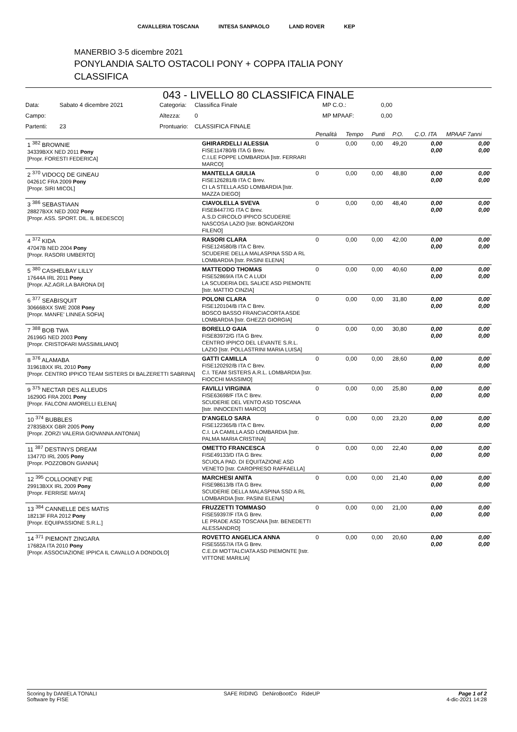CAVALLERIA TOSCANA INTESA SANPAOLO LAND ROVER KEP
MANERBIO 3-5 dicembre 2021
PONYLANDIA SALTO OSTACOLI PONY + COPPA ITALIA PONY
CLASSIFICA
043 - LIVELLO 80 CLASSIFICA FINALE
Data: Sabato 4 dicembre 2021 Categoria: Classifica Finale MP C.O.: 0,00 Campo: Altezza: 0 MP MPAAF: 0,00 Partenti: 23 Prontuario: CLASSIFICA FINALE
| | | Penalità | Tempo | Punti | P.O. | C.O. ITA | MPAAF 7anni |
| 1 <sup>382</sup> BROWNIE 34339BXX NED 2011 Pony [Propr. FORESTI FEDERICA] | GHIRARDELLI ALESSIA FISE114780/B ITA G Brev. C.I.LE FOPPE LOMBARDIA [Istr. FERRARI MARCO] | 0 | 0,00 | 0,00 | 49,20 | 0,00 0,00 | 0,00 0,00 |
| 2 <sup>370</sup> VIDOCQ DE GINEAU 04261C FRA 2009 Pony [Propr. SIRI MICOL] | MANTELLA GIULIA FISE126281/B ITA C Brev. CI LA STELLA ASD LOMBARDIA [Istr. MAZZA DIEGO] | 0 | 0,00 | 0,00 | 48,80 | 0,00 0,00 | 0,00 0,00 |
| 3 <sup>386</sup> SEBASTIAAN 28827BXX NED 2002 Pony [Propr. ASS. SPORT. DIL. IL BEDESCO] | CIAVOLELLA SVEVA FISE84477/G ITA C Brev. A.S.D CIRCOLO IPPICO SCUDERIE NASCOSA LAZIO [Istr. BONGARZONI FILENO] | 0 | 0,00 | 0,00 | 48,40 | 0,00 0,00 | 0,00 0,00 |
| 4 <sup>372</sup> KIDA 47047B NED 2004 Pony [Propr. RASORI UMBERTO] | RASORI CLARA FISE124580/B ITA C Brev. SCUDERIE DELLA MALASPINA SSD A RL LOMBARDIA [Istr. PASINI ELENA] | 0 | 0,00 | 0,00 | 42,00 | 0,00 0,00 | 0,00 0,00 |
| 5 <sup>380</sup> CASHELBAY LILLY 17644A IRL 2011 Pony [Propr. AZ.AGR.LA BARONA DI] | MATTEODO THOMAS FISE52869/A ITA C A LUDI LA SCUDERIA DEL SALICE ASD PIEMONTE [Istr. MATTIO CINZIA] | 0 | 0,00 | 0,00 | 40,60 | 0,00 0,00 | 0,00 0,00 |
| 6 <sup>377</sup> SEABISQUIT 30666BXX SWE 2008 Pony [Propr. MANFE' LINNEA SOFIA] | POLONI CLARA FISE120104/B ITA C Brev. BOSCO BASSO FRANCIACORTA ASDE LOMBARDIA [Istr. GHEZZI GIORGIA] | 0 | 0,00 | 0,00 | 31,80 | 0,00 0,00 | 0,00 0,00 |
| 7 <sup>388</sup> BOB TWA 26196G NED 2003 Pony [Propr. CRISTOFARI MASSIMILIANO] | BORELLO GAIA FISE83972/G ITA G Brev. CENTRO IPPICO DEL LEVANTE S.R.L. LAZIO [Istr. POLLASTRINI MARIA LUISA] | 0 | 0,00 | 0,00 | 30,80 | 0,00 0,00 | 0,00 0,00 |
| 8 <sup>376</sup> ALAMABA 31961BXX IRL 2010 Pony [Propr. CENTRO IPPICO TEAM SISTERS DI BALZERETTI SABRINA] | GATTI CAMILLA FISE120292/B ITA C Brev. C.I. TEAM SISTERS A.R.L. LOMBARDIA [Istr. FIOCCHI MASSIMO] | 0 | 0,00 | 0,00 | 28,60 | 0,00 0,00 | 0,00 0,00 |
| 9 <sup>375</sup> NECTAR DES ALLEUDS 16290G FRA 2001 Pony [Propr. FALCONI AMORELLI ELENA] | FAVILLI VIRGINIA FISE63698/F ITA C Brev. SCUDERIE DEL VENTO ASD TOSCANA [Istr. INNOCENTI MARCO] | 0 | 0,00 | 0,00 | 25,80 | 0,00 0,00 | 0,00 0,00 |
| 10 <sup>374</sup> BUBBLES 27835BXX GBR 2005 Pony [Propr. ZORZI VALERIA GIOVANNA ANTONIA] | D'ANGELO SARA FISE122365/B ITA C Brev. C.I. LA CAMILLA ASD LOMBARDIA [Istr. PALMA MARIA CRISTINA] | 0 | 0,00 | 0,00 | 23,20 | 0,00 0,00 | 0,00 0,00 |
| 11 <sup>387</sup> DESTINYS DREAM 13477D IRL 2005 Pony [Propr. POZZOBON GIANNA] | OMETTO FRANCESCA FISE49133/D ITA G Brev. SCUOLA PAD. DI EQUITAZIONE ASD VENETO [Istr. CAROPRESO RAFFAELLA] | 0 | 0,00 | 0,00 | 22,40 | 0,00 0,00 | 0,00 0,00 |
| 12 <sup>395</sup> COLLOONEY PIE 29913BXX IRL 2009 Pony [Propr. FERRISE MAYA] | MARCHESI ANITA FISE98613/B ITA G Brev. SCUDERIE DELLA MALASPINA SSD A RL LOMBARDIA [Istr. PASINI ELENA] | 0 | 0,00 | 0,00 | 21,40 | 0,00 0,00 | 0,00 0,00 |
| 13 <sup>384</sup> CANNELLE DES MATIS 18213F FRA 2012 Pony [Propr. EQUIPASSIONE S.R.L.] | FRUZZETTI TOMMASO FISE59397/F ITA G Brev. LE PRADE ASD TOSCANA [Istr. BENEDETTI ALESSANDRO] | 0 | 0,00 | 0,00 | 21,00 | 0,00 0,00 | 0,00 0,00 |
| 14 <sup>371</sup> PIEMONT ZINGARA 17682A ITA 2010 Pony [Propr. ASSOCIAZIONE IPPICA IL CAVALLO A DONDOLO] | ROVETTO ANGELICA ANNA FISE55557/A ITA G Brev. C.E.DI MOTTALCIATA ASD PIEMONTE [Istr. VITTONE MARILIA] | 0 | 0,00 | 0,00 | 20,60 | 0,00 0,00 | 0,00 0,00 |
Scoring by DANIELA TONALI
Software by FISE
SAFE RIDING DeNiroBootCo RideUP
Page 1 of 2
4-dic-2021 14:28